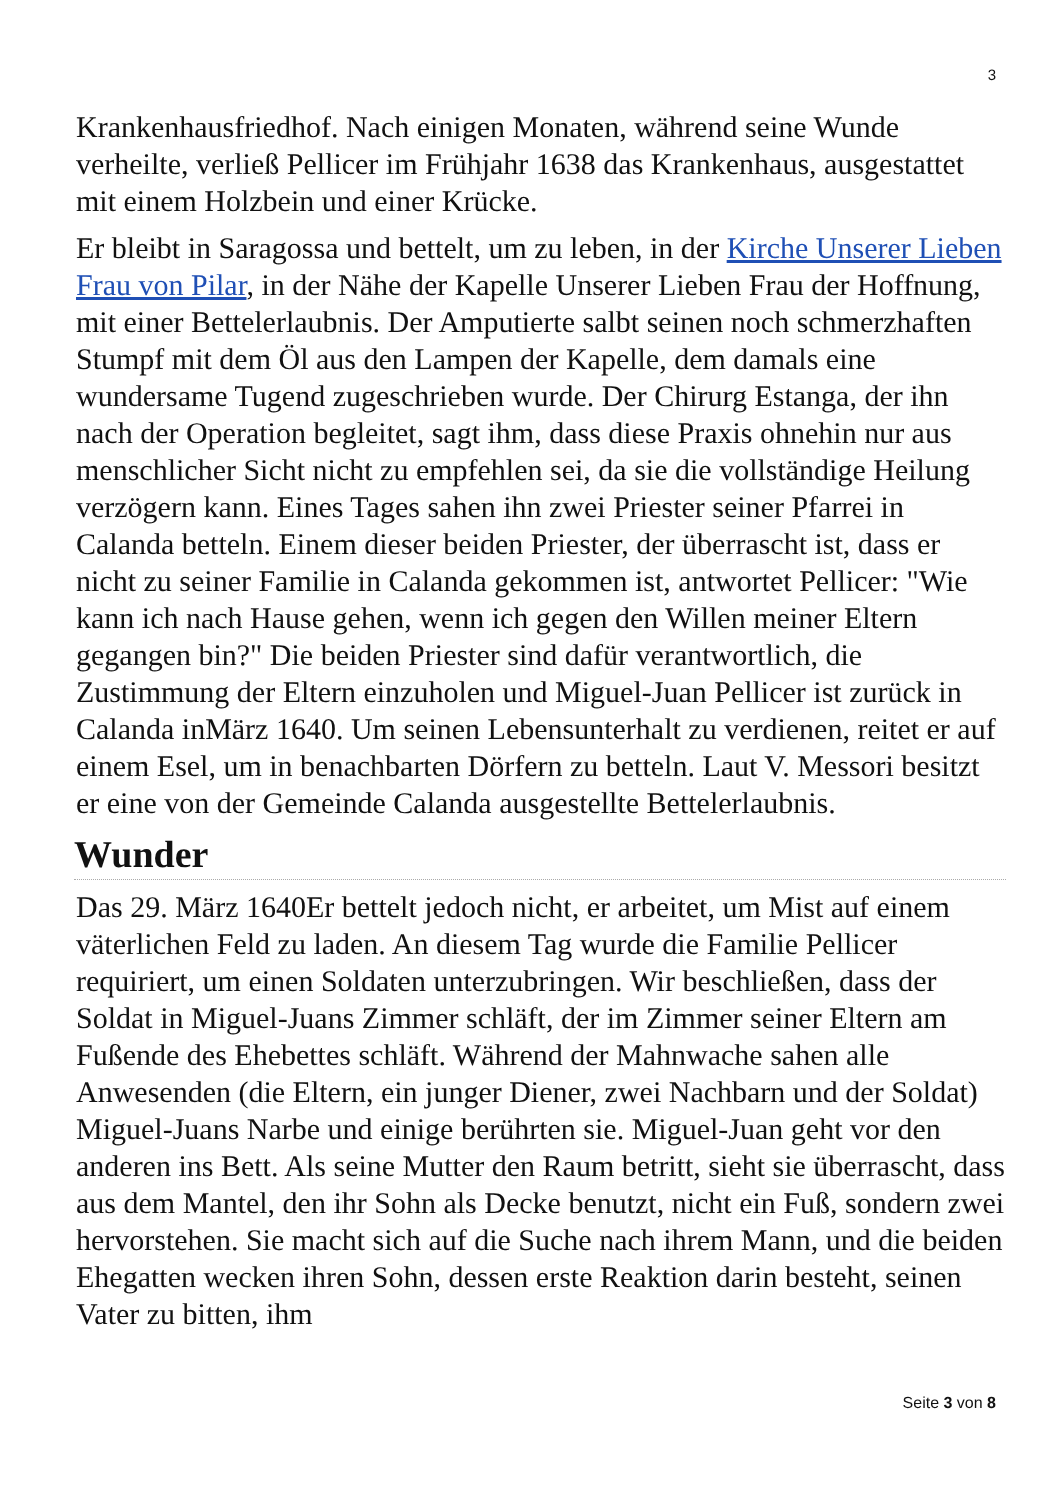3
Krankenhausfriedhof. Nach einigen Monaten, während seine Wunde verheilte, verließ Pellicer im Frühjahr 1638 das Krankenhaus, ausgestattet mit einem Holzbein und einer Krücke.
Er bleibt in Saragossa und bettelt, um zu leben, in der Kirche Unserer Lieben Frau von Pilar, in der Nähe der Kapelle Unserer Lieben Frau der Hoffnung, mit einer Bettelerlaubnis. Der Amputierte salbt seinen noch schmerzhaften Stumpf mit dem Öl aus den Lampen der Kapelle, dem damals eine wundersame Tugend zugeschrieben wurde. Der Chirurg Estanga, der ihn nach der Operation begleitet, sagt ihm, dass diese Praxis ohnehin nur aus menschlicher Sicht nicht zu empfehlen sei, da sie die vollständige Heilung verzögern kann. Eines Tages sahen ihn zwei Priester seiner Pfarrei in Calanda betteln. Einem dieser beiden Priester, der überrascht ist, dass er nicht zu seiner Familie in Calanda gekommen ist, antwortet Pellicer: "Wie kann ich nach Hause gehen, wenn ich gegen den Willen meiner Eltern gegangen bin?" Die beiden Priester sind dafür verantwortlich, die Zustimmung der Eltern einzuholen und Miguel-Juan Pellicer ist zurück in Calanda inMärz 1640. Um seinen Lebensunterhalt zu verdienen, reitet er auf einem Esel, um in benachbarten Dörfern zu betteln. Laut V. Messori besitzt er eine von der Gemeinde Calanda ausgestellte Bettelerlaubnis.
Wunder
Das 29. März 1640Er bettelt jedoch nicht, er arbeitet, um Mist auf einem väterlichen Feld zu laden. An diesem Tag wurde die Familie Pellicer requiriert, um einen Soldaten unterzubringen. Wir beschließen, dass der Soldat in Miguel-Juans Zimmer schläft, der im Zimmer seiner Eltern am Fußende des Ehebettes schläft. Während der Mahnwache sahen alle Anwesenden (die Eltern, ein junger Diener, zwei Nachbarn und der Soldat) Miguel-Juans Narbe und einige berührten sie. Miguel-Juan geht vor den anderen ins Bett. Als seine Mutter den Raum betritt, sieht sie überrascht, dass aus dem Mantel, den ihr Sohn als Decke benutzt, nicht ein Fuß, sondern zwei hervorstehen. Sie macht sich auf die Suche nach ihrem Mann, und die beiden Ehegatten wecken ihren Sohn, dessen erste Reaktion darin besteht, seinen Vater zu bitten, ihm
Seite 3 von 8